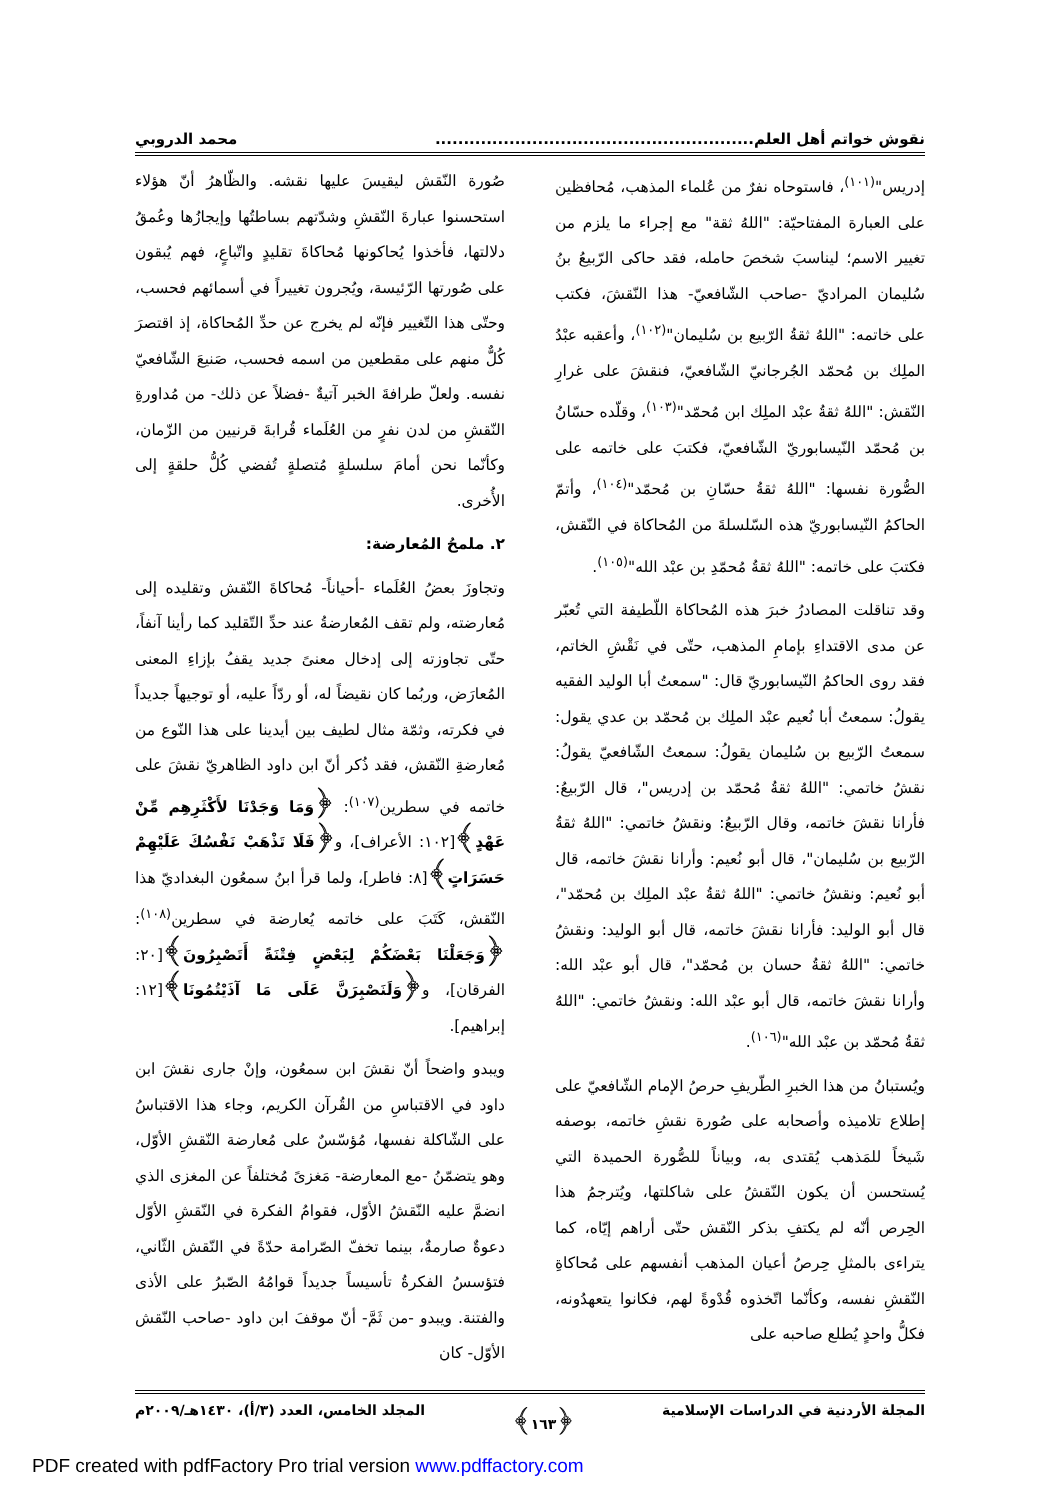نقوش خواتم أهل العلم........................................................ محمد الدروبي
إدريس"<sup>(١٠١)</sup>، فاستوحاه نفرٌ من عُلماء المذهب، مُحافظين على العبارة المفتاحيّة: "اللهُ ثقة" مع إجراء ما يلزم من تغيير الاسم؛ ليناسبَ شخصَ حامله، فقد حاكى الرّبيعُ بنُ سُليمان المراديّ -صاحب الشّافعيّ- هذا النّقشَ، فكتب على خاتمه: "اللهُ ثقةُ الرّبيع بن سُليمان"<sup>(١٠٢)</sup>، وأعقبه عبْدُ الملِك بن مُحمّد الجُرجانيّ الشّافعيّ، فنقشَ على غرارِ النّقش: "اللهُ ثقةُ عبْد الملِك ابن مُحمّد"<sup>(١٠٣)</sup>، وقلّده حسّانُ بن مُحمّد النّيسابوريّ الشّافعيّ، فكتبَ على خاتمه على الصُّورة نفسها: "اللهُ ثقةُ حسّانِ بن مُحمّد"<sup>(١٠٤)</sup>، وأتمّ الحاكمُ النّيسابوريّ هذه السّلسلةَ من المُحاكاة في النّقش، فكتبَ على خاتمه: "اللهُ ثقةُ مُحمّدِ بن عبْد الله"<sup>(١٠٥)</sup>.
وقد تناقلت المصادرُ خبرَ هذه المُحاكاة اللّطيفة التي تُعبّر عن مدى الاقتداءِ بإمامِ المذهب، حتّى في نَقْشِ الخاتم، فقد روى الحاكمُ النّيسابوريّ قال: "سمعتُ أبا الوليد الفقيه يقولُ: سمعتُ أبا نُعيم عبْد الملِك بن مُحمّد بن عدي يقول: سمعتُ الرّبيع بن سُليمان يقولُ: سمعتُ الشّافعيّ يقولُ: نقشُ خاتمي: "اللهُ ثقةُ مُحمّد بن إدريس"، قال الرّبيعُ: فأرانا نقشَ خاتمه، وقال الرّبيعُ: ونقشُ خاتمي: "اللهُ ثقةُ الرّبيع بن سُليمان"، قال أبو نُعيم: وأرانا نقشَ خاتمه، قال أبو نُعيم: ونقشُ خاتمي: "اللهُ ثقةُ عبْد الملِك بن مُحمّد"، قال أبو الوليد: فأرانا نقشَ خاتمه، قال أبو الوليد: ونقشُ خاتمي: "اللهُ ثقةُ حسان بن مُحمّد"، قال أبو عبْد الله: وأرانا نقشَ خاتمه، قال أبو عبْد الله: ونقشُ خاتمي: "اللهُ ثقةُ مُحمّد بن عبْد الله"<sup>(١٠٦)</sup>.
ويُستبانُ من هذا الخبرِ الطّريفِ حرصُ الإمام الشّافعيّ على إطلاع تلاميذه وأصحابه على صُورة نقشِ خاتمه، بوصفه شَيخاً للمَذهب يُقتدى به، وبياناً للصُّورة الحميدة التي يُستحسن أن يكون النّقشُ على شاكلتها، ويُترجمُ هذا الحِرص أنّه لم يكتفِ بذكر النّقش حتّى أراهم إيّاه، كما يتراءى بالمثلِ حِرصُ أعيان المذهب أنفسهم على مُحاكاةِ النّقشِ نفسه، وكأنّما اتّخذوه قُدْوةً لهم، فكانوا يتعهدُونه، فكلُّ واحدٍ يُطلع صاحبه على
صُورة النّقش ليقيسَ عليها نقشه. والظّاهرُ أنّ هؤلاء استحسنوا عبارةَ النّقشِ وشدّتهم بساطتُها وإيجازُها وعُمقُ دلالتها، فأخذوا يُحاكونها مُحاكاةَ تقليدٍ واتّباعٍ، فهم يُبقون على صُورتها الرّئيسة، ويُجرون تغييراً في أسمائهم فحسب، وحتّى هذا التّغيير فإنّه لم يخرج عن حدِّ المُحاكاة، إذ اقتصرَ كُلٌّ منهم على مقطعين من اسمه فحسب، صَنيعَ الشّافعيّ نفسه. ولعلّ طرافةَ الخبر آتيةٌ -فضلاً عن ذلك- من مُداورةِ النّقشِ من لدن نفرٍ من العُلَماء قُرابةَ قرنيين من الزّمان، وكأنّما نحن أمامَ سلسلةٍ مُتصلةٍ تُفضي كُلُّ حلقةٍ إلى الأُخرى.
٢. ملمحُ المُعارضة:
وتجاوزَ بعضُ العُلَماء -أحياناً- مُحاكاةَ النّقش وتقليده إلى مُعارضته، ولم تقف المُعارضةُ عند حدِّ التّقليد كما رأينا آنفاً، حتّى تجاوزته إلى إدخال معنىً جديد يقفُ بإزاءِ المعنى المُعارَض، وربُما كان نقيضاً له، أو ردّاً عليه، أو توجيهاً جديداً في فكرته، وثمّة مثال لطيف بين أيدينا على هذا النّوع من مُعارضةِ النّقش، فقد ذُكر أنّ ابن داود الظاهريّ نقشَ على خاتمه في سطرين<sup>(١٠٧)</sup>: ﴿وَمَا وَجَدْنَا لأَكْثَرِهِم مِّنْ عَهْدٍ﴾[١٠٢: الأعراف]، و﴿فَلَا تَذْهَبْ نَفْسُكَ عَلَيْهِمْ حَسَرَاتٍ﴾[٨: فاطر]، ولما قرأ ابنُ سمعُون البغداديّ هذا النّقش، كَتَبَ على خاتمه يُعارضة في سطرين<sup>(١٠٨)</sup>: ﴿وَجَعَلْنَا بَعْضَكُمْ لِبَعْضٍ فِتْنَةً أَتَصْبِرُونَ﴾[٢٠: الفرقان]، و﴿وَلَنَصْبِرَنَّ عَلَى مَا آذَيْتُمُونَا﴾[١٢: إبراهيم].
ويبدو واضحاً أنّ نقشَ ابن سمعُون، وإنْ جارى نقشَ ابن داود في الاقتباسِ من القُرآن الكريم، وجاء هذا الاقتباسُ على الشّاكلة نفسها، مُؤسّسٌ على مُعارضة النّقشِ الأوّل، وهو يتضمّنُ -مع المعارضة- مَغزىً مُختلفاً عن المغزى الذي انضمَّ عليه النّقشُ الأوّل، فقوامُ الفكرة في النّقشِ الأوّل دعوةٌ صارمةٌ، بينما تخفّ الصّرامة حدّةً في النّقش الثّاني، فتؤسسُ الفكرةُ تأسيساً جديداً قوامُهُ الصّبرُ على الأذى والفتنة. ويبدو -من ثَمَّ- أنّ موقفَ ابن داود -صاحب النّقش الأوّل- كان
المجلة الأردنية في الدراسات الإسلامية ﴿١٦٣﴾ المجلد الخامس، العدد (٣/أ)، ١٤٣٠هـ/٢٠٠٩م
PDF created with pdfFactory Pro trial version www.pdffactory.com